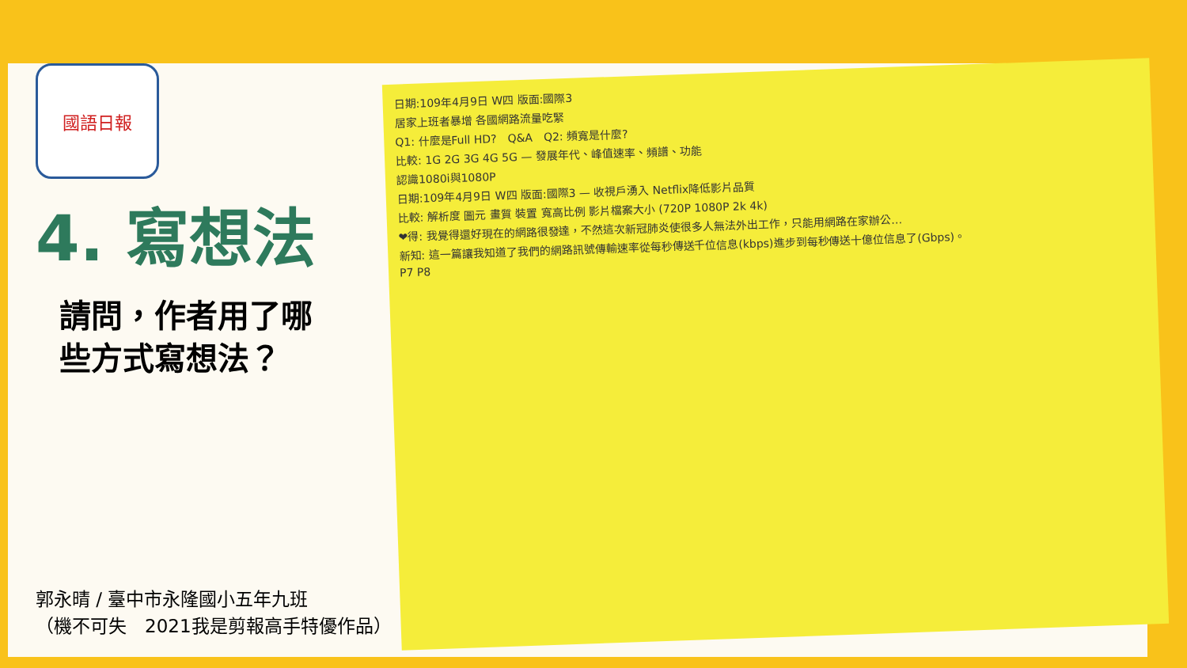國語日報
4. 寫想法
請問，作者用了哪
些方式寫想法？
郭永晴 / 臺中市永隆國小五年九班
（機不可失　2021我是剪報高手特優作品）
日期:109年4月9日 W四 版面:國際3
居家上班者暴增 各國網路流量吃緊
Q1: 什麼是Full HD?　Q&A　Q2: 頻寬是什麼?
比較: 1G 2G 3G 4G 5G — 發展年代、峰值速率、頻譜、功能
認識1080i與1080P
日期:109年4月9日 W四 版面:國際3 — 收視戶湧入 Netflix降低影片品質
比較: 解析度 圖元 畫質 裝置 寬高比例 影片檔案大小 (720P 1080P 2k 4k)
❤得: 我覺得還好現在的網路很發達，不然這次新冠肺炎使很多人無法外出工作，只能用網路在家辦公…
新知: 這一篇讓我知道了我們的網路訊號傳輸速率從每秒傳送千位信息(kbps)進步到每秒傳送十億位信息了(Gbps)。
P7 P8